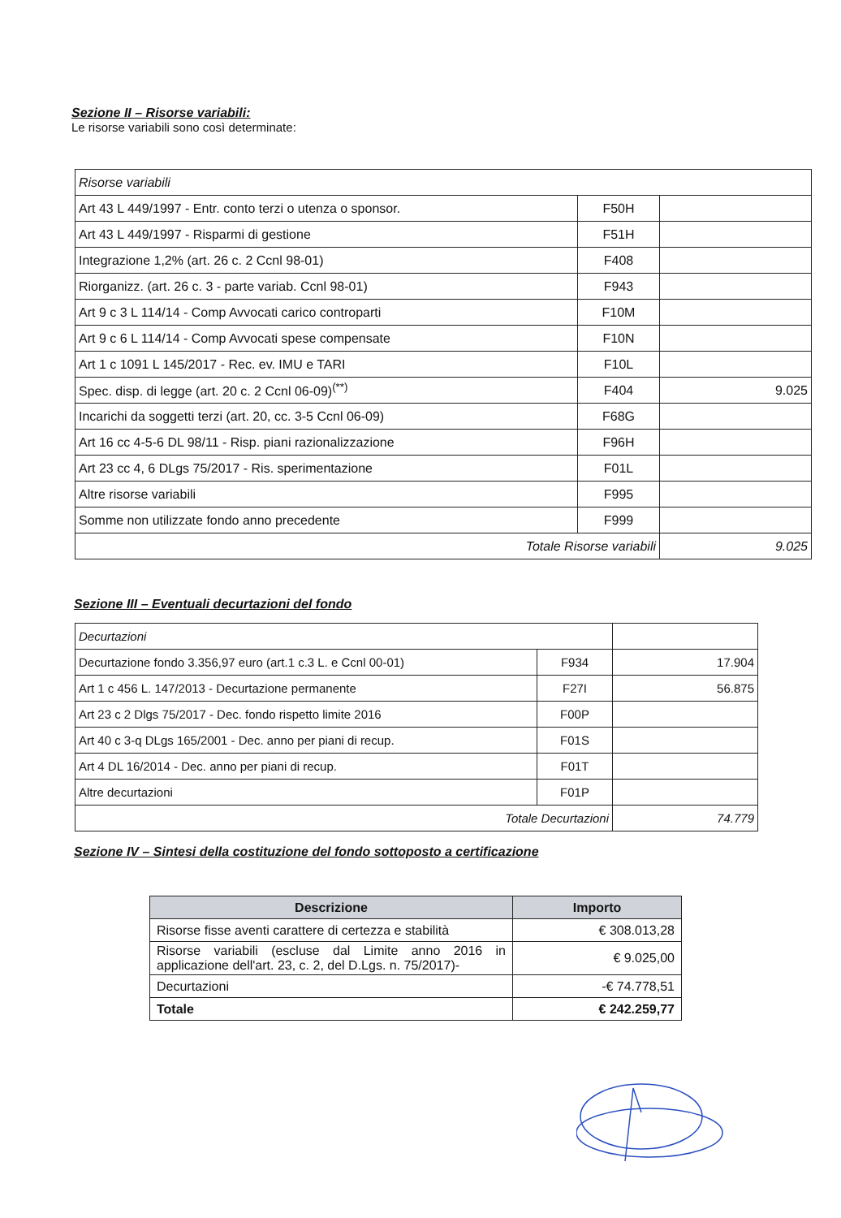Sezione II – Risorse variabili:
Le risorse variabili sono così determinate:
| Risorse variabili | | |
| Art 43 L 449/1997 - Entr. conto terzi o utenza o sponsor. | F50H | |
| Art 43 L 449/1997 - Risparmi di gestione | F51H | |
| Integrazione 1,2% (art. 26 c. 2 Ccnl 98-01) | F408 | |
| Riorganizz. (art. 26 c. 3 - parte variab. Ccnl 98-01) | F943 | |
| Art 9 c 3 L 114/14 - Comp Avvocati carico controparti | F10M | |
| Art 9 c 6 L 114/14 - Comp Avvocati spese compensate | F10N | |
| Art 1 c 1091 L 145/2017 - Rec. ev. IMU e TARI | F10L | |
| Spec. disp. di legge (art. 20 c. 2 Ccnl 06-09)<sup>(**)</sup> | F404 | 9.025 |
| Incarichi da soggetti terzi (art. 20, cc. 3-5 Ccnl 06-09) | F68G | |
| Art 16 cc 4-5-6 DL 98/11 - Risp. piani razionalizzazione | F96H | |
| Art 23 cc 4, 6 DLgs 75/2017 - Ris. sperimentazione | F01L | |
| Altre risorse variabili | F995 | |
| Somme non utilizzate fondo anno precedente | F999 | |
| Totale Risorse variabili | | 9.025 |
Sezione III – Eventuali decurtazioni del fondo
| Decurtazioni | | |
| Decurtazione fondo 3.356,97 euro (art.1 c.3 L. e Ccnl 00-01) | F934 | 17.904 |
| Art 1 c 456 L. 147/2013 - Decurtazione permanente | F27I | 56.875 |
| Art 23 c 2 Dlgs 75/2017 - Dec. fondo rispetto limite 2016 | F00P | |
| Art 40 c 3-q DLgs 165/2001 - Dec. anno per piani di recup. | F01S | |
| Art 4 DL 16/2014 - Dec. anno per piani di recup. | F01T | |
| Altre decurtazioni | F01P | |
| Totale Decurtazioni | | 74.779 |
Sezione IV – Sintesi della costituzione del fondo sottoposto a certificazione
| Descrizione | Importo |
| --- | --- |
| Risorse fisse aventi carattere di certezza e stabilità | € 308.013,28 |
| Risorse variabili (escluse dal Limite anno 2016 in applicazione dell'art. 23, c. 2, del D.Lgs. n. 75/2017)- | € 9.025,00 |
| Decurtazioni | -€ 74.778,51 |
| Totale | € 242.259,77 |